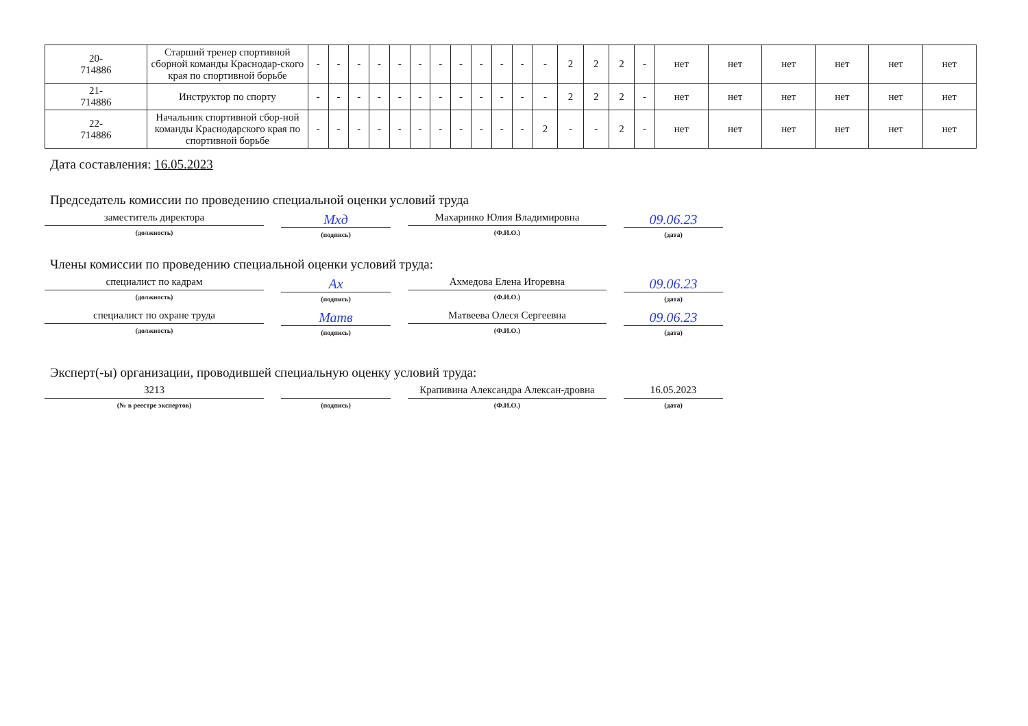| 20- 714886 | Старший тренер спортивной сборной команды Краснодар-ского края по спортивной борьбе | - | - | - | - | - | - | - | - | - | - | - | - | 2 | 2 | 2 | - | нет | нет | нет | нет | нет | нет |
| 21- 714886 | Инструктор по спорту | - | - | - | - | - | - | - | - | - | - | - | - | 2 | 2 | 2 | - | нет | нет | нет | нет | нет | нет |
| 22- 714886 | Начальник спортивной сбор-ной команды Краснодарского края по спортивной борьбе | - | - | - | - | - | - | - | - | - | - | - | 2 | - | - | 2 | - | нет | нет | нет | нет | нет | нет |
Дата составления: 16.05.2023
Председатель комиссии по проведению специальной оценки условий труда
заместитель директора
(должность)
Мхд
(подпись)
Махаринко Юлия Владимировна
(Ф.И.О.)
09.06.23
(дата)
Члены комиссии по проведению специальной оценки условий труда:
специалист по кадрам
(должность)
Ах
(подпись)
Ахмедова Елена Игоревна
(Ф.И.О.)
09.06.23
(дата)
специалист по охране труда
(должность)
Матв
(подпись)
Матвеева Олеся Сергеевна
(Ф.И.О.)
09.06.23
(дата)
Эксперт(-ы) организации, проводившей специальную оценку условий труда:
3213
(№ в реестре экспертов)
(подпись)
Крапивина Александра Алексан-дровна
(Ф.И.О.)
16.05.2023
(дата)